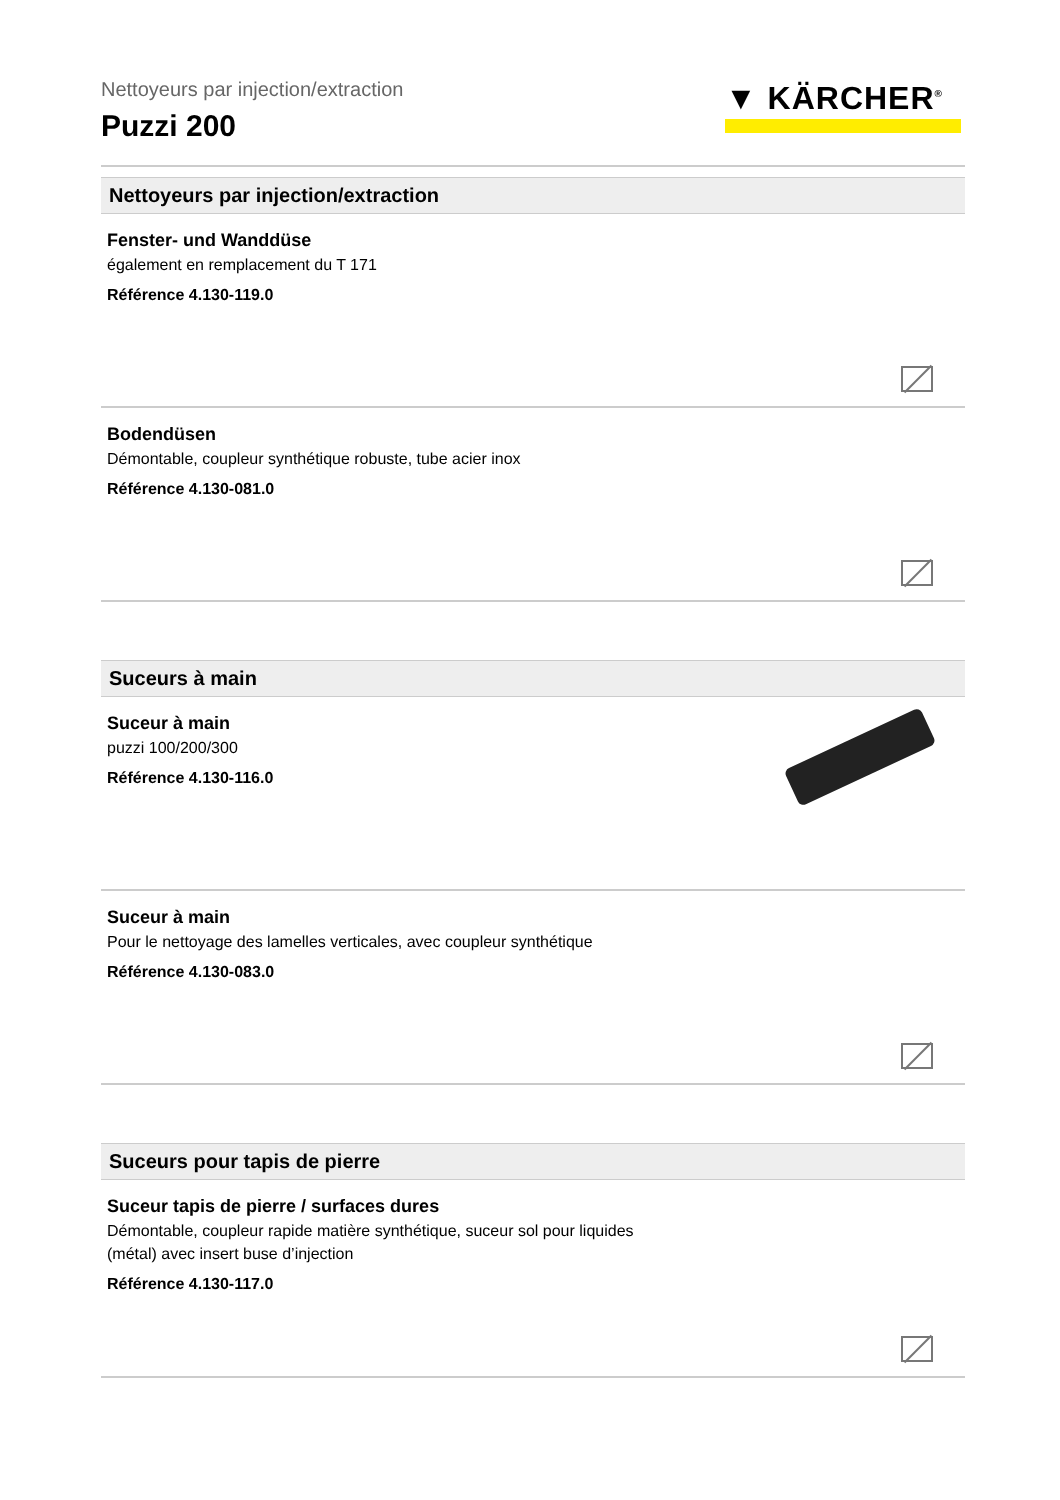Nettoyeurs par injection/extraction
Puzzi 200
▼ KÄRCHER<sup>®</sup>
Nettoyeurs par injection/extraction
Fenster- und Wanddüse
également en remplacement du T 171
Référence 4.130-119.0
Bodendüsen
Démontable, coupleur synthétique robuste, tube acier inox
Référence 4.130-081.0
Suceurs à main
Suceur à main
puzzi 100/200/300
Référence 4.130-116.0
Suceur à main
Pour le nettoyage des lamelles verticales, avec coupleur synthétique
Référence 4.130-083.0
Suceurs pour tapis de pierre
Suceur tapis de pierre / surfaces dures
Démontable, coupleur rapide matière synthétique, suceur sol pour liquides
(métal) avec insert buse d’injection
Référence 4.130-117.0